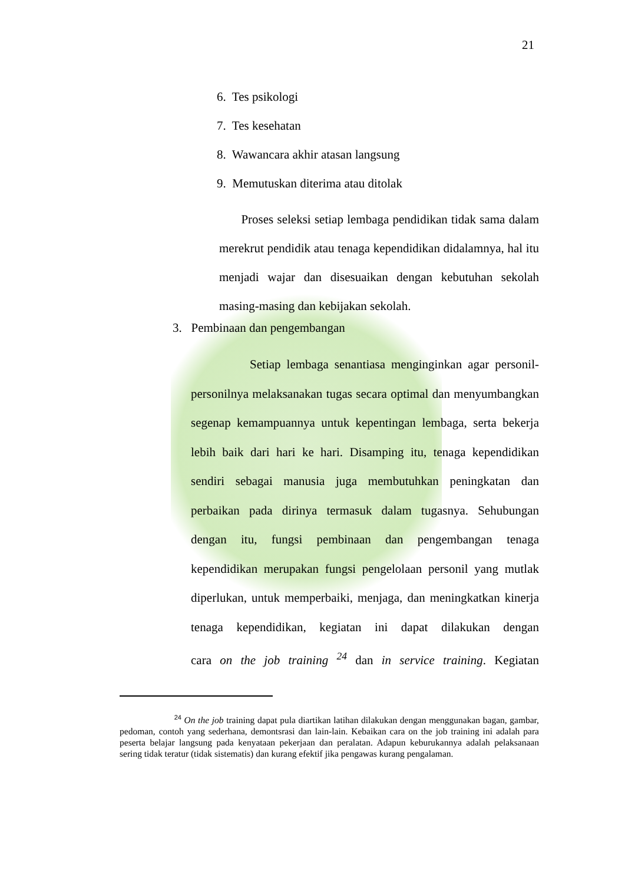21
6. Tes psikologi
7. Tes kesehatan
8. Wawancara akhir atasan langsung
9. Memutuskan diterima atau ditolak
Proses seleksi setiap lembaga pendidikan tidak sama dalam merekrut pendidik atau tenaga kependidikan didalamnya, hal itu menjadi wajar dan disesuaikan dengan kebutuhan sekolah masing-masing dan kebijakan sekolah.
3. Pembinaan dan pengembangan
Setiap lembaga senantiasa menginginkan agar personil-personilnya melaksanakan tugas secara optimal dan menyumbangkan segenap kemampuannya untuk kepentingan lembaga, serta bekerja lebih baik dari hari ke hari. Disamping itu, tenaga kependidikan sendiri sebagai manusia juga membutuhkan peningkatan dan perbaikan pada dirinya termasuk dalam tugasnya. Sehubungan dengan itu, fungsi pembinaan dan pengembangan tenaga kependidikan merupakan fungsi pengelolaan personil yang mutlak diperlukan, untuk memperbaiki, menjaga, dan meningkatkan kinerja tenaga kependidikan, kegiatan ini dapat dilakukan dengan cara on the job training <sup>24</sup> dan in service training. Kegiatan
<sup>24</sup> On the job training dapat pula diartikan latihan dilakukan dengan menggunakan bagan, gambar, pedoman, contoh yang sederhana, demontsrasi dan lain-lain. Kebaikan cara on the job training ini adalah para peserta belajar langsung pada kenyataan pekerjaan dan peralatan. Adapun keburukannya adalah pelaksanaan sering tidak teratur (tidak sistematis) dan kurang efektif jika pengawas kurang pengalaman.